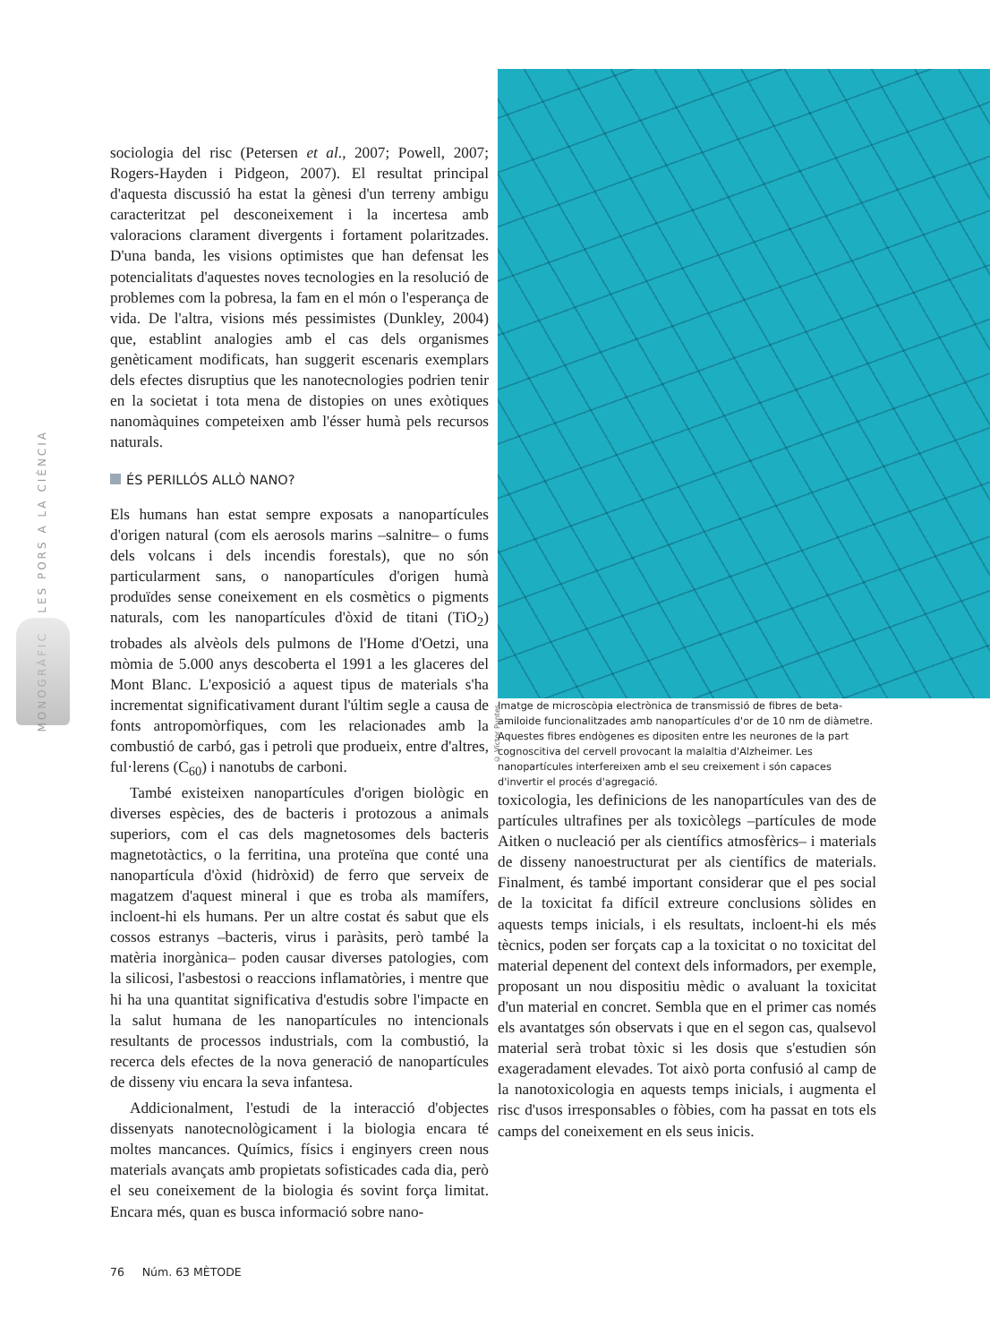MONOGRÀFIC LES PORS A LA CIÈNCIA
sociologia del risc (Petersen et al., 2007; Powell, 2007; Rogers-Hayden i Pidgeon, 2007). El resultat principal d'aquesta discussió ha estat la gènesi d'un terreny ambigu caracteritzat pel desconeixement i la incertesa amb valoracions clarament divergents i fortament polaritzades. D'una banda, les visions optimistes que han defensat les potencialitats d'aquestes noves tecnologies en la resolució de problemes com la pobresa, la fam en el món o l'esperança de vida. De l'altra, visions més pessimistes (Dunkley, 2004) que, establint analogies amb el cas dels organismes genèticament modificats, han suggerit escenaris exemplars dels efectes disruptius que les nanotecnologies podrien tenir en la societat i tota mena de distopies on unes exòtiques nanomàquines competeixen amb l'ésser humà pels recursos naturals.
ÉS PERILLÓS ALLÒ NANO?
Els humans han estat sempre exposats a nanopartícules d'origen natural (com els aerosols marins –salnitre– o fums dels volcans i dels incendis forestals), que no són particularment sans, o nanopartícules d'origen humà produïdes sense coneixement en els cosmètics o pigments naturals, com les nanopartícules d'òxid de titani (TiO<sub>2</sub>) trobades als alvèols dels pulmons de l'Home d'Oetzi, una mòmia de 5.000 anys descoberta el 1991 a les glaceres del Mont Blanc. L'exposició a aquest tipus de materials s'ha incrementat significativament durant l'últim segle a causa de fonts antropomòrfiques, com les relacionades amb la combustió de carbó, gas i petroli que produeix, entre d'altres, ful·lerens (C<sub>60</sub>) i nanotubs de carboni.
També existeixen nanopartícules d'origen biològic en diverses espècies, des de bacteris i protozous a animals superiors, com el cas dels magnetosomes dels bacteris magnetotàctics, o la ferritina, una proteïna que conté una nanopartícula d'òxid (hidròxid) de ferro que serveix de magatzem d'aquest mineral i que es troba als mamífers, incloent-hi els humans. Per un altre costat és sabut que els cossos estranys –bacteris, virus i paràsits, però també la matèria inorgànica– poden causar diverses patologies, com la silicosi, l'asbestosi o reaccions inflamatòries, i mentre que hi ha una quantitat significativa d'estudis sobre l'impacte en la salut humana de les nanopartícules no intencionals resultants de processos industrials, com la combustió, la recerca dels efectes de la nova generació de nanopartícules de disseny viu encara la seva infantesa.
Addicionalment, l'estudi de la interacció d'objectes dissenyats nanotecnològicament i la biologia encara té moltes mancances. Químics, físics i enginyers creen nous materials avançats amb propietats sofisticades cada dia, però el seu coneixement de la biologia és sovint força limitat. Encara més, quan es busca informació sobre nano-
© Víctor Puntes
Imatge de microscòpia electrònica de transmissió de fibres de beta-amiloide funcionalitzades amb nanopartícules d'or de 10 nm de diàmetre. Aquestes fibres endògenes es dipositen entre les neurones de la part cognoscitiva del cervell provocant la malaltia d'Alzheimer. Les nanopartícules interfereixen amb el seu creixement i són capaces d'invertir el procés d'agregació.
toxicologia, les definicions de les nanopartícules van des de partícules ultrafines per als toxicòlegs –partícules de mode Aitken o nucleació per als científics atmosfèrics– i materials de disseny nanoestructurat per als científics de materials. Finalment, és també important considerar que el pes social de la toxicitat fa difícil extreure conclusions sòlides en aquests temps inicials, i els resultats, incloent-hi els més tècnics, poden ser forçats cap a la toxicitat o no toxicitat del material depenent del context dels informadors, per exemple, proposant un nou dispositiu mèdic o avaluant la toxicitat d'un material en concret. Sembla que en el primer cas només els avantatges són observats i que en el segon cas, qualsevol material serà trobat tòxic si les dosis que s'estudien són exageradament elevades. Tot això porta confusió al camp de la nanotoxicologia en aquests temps inicials, i augmenta el risc d'usos irresponsables o fòbies, com ha passat en tots els camps del coneixement en els seus inicis.
76 Núm. 63 MÈTODE